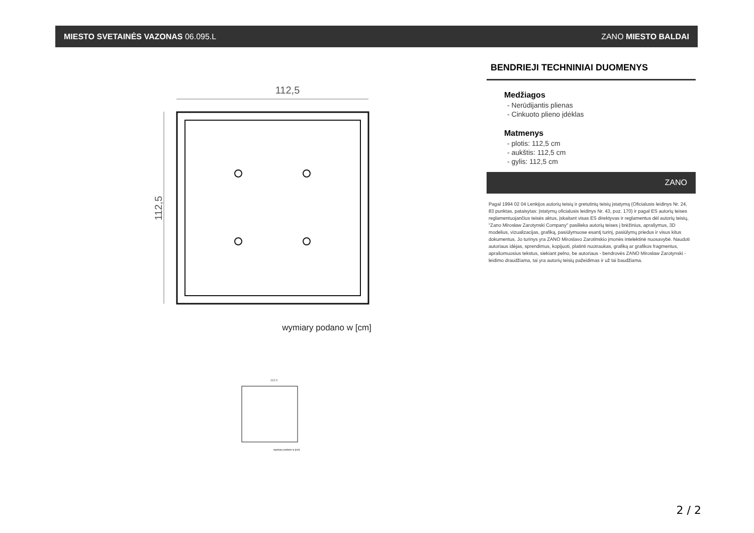MIESTO SVETAINĖS VAZONAS 06.095.L ZANO MIESTO BALDAI
112,5
112,5
wymiary podano w [cm]
112,5
wymiary podano w [cm]
BENDRIEJI TECHNINIAI DUOMENYS
Medžiagos
- Nerūdijantis plienas
- Cinkuoto plieno įdėklas
Matmenys
- plotis: 112,5 cm
- aukštis: 112,5 cm
- gylis: 112,5 cm
ZANO
Pagal 1994 02 04 Lenkijos autorių teisių ir gretutinių teisių įstatymą (Oficialusis leidinys Nr. 24, 83 punktas, pataisytas: Įstatymų oficialusis leidinys Nr. 43, poz. 170) ir pagal ES autorių teises reglamentuojančius teisės aktus, įskaitant visas ES direktyvas ir reglamentus dėl autorių teisių, "Zano Mirosław Zarotynski Company" pasilieka autorių teises į brėžinius, aprašymus, 3D modelius, vizualizacijas, grafiką, pasiūlymuose esantį turinį, pasiūlymų priedus ir visus kitus dokumentus. Jo turinys yra ZANO Miroslavo Zarotinskio įmonės intelektinė nuosavybė. Naudoti autoriaus idėjas, sprendimus, kopijuoti, platinti nuotraukas, grafiką ar grafikos fragmentus, aprašomuosius tekstus, siekiant pelno, be autoriaus - bendrovės ZANO Mirosław Zarotynski - leidimo draudžiama, tai yra autorių teisių pažeidimas ir už tai baudžiama.
2 / 2